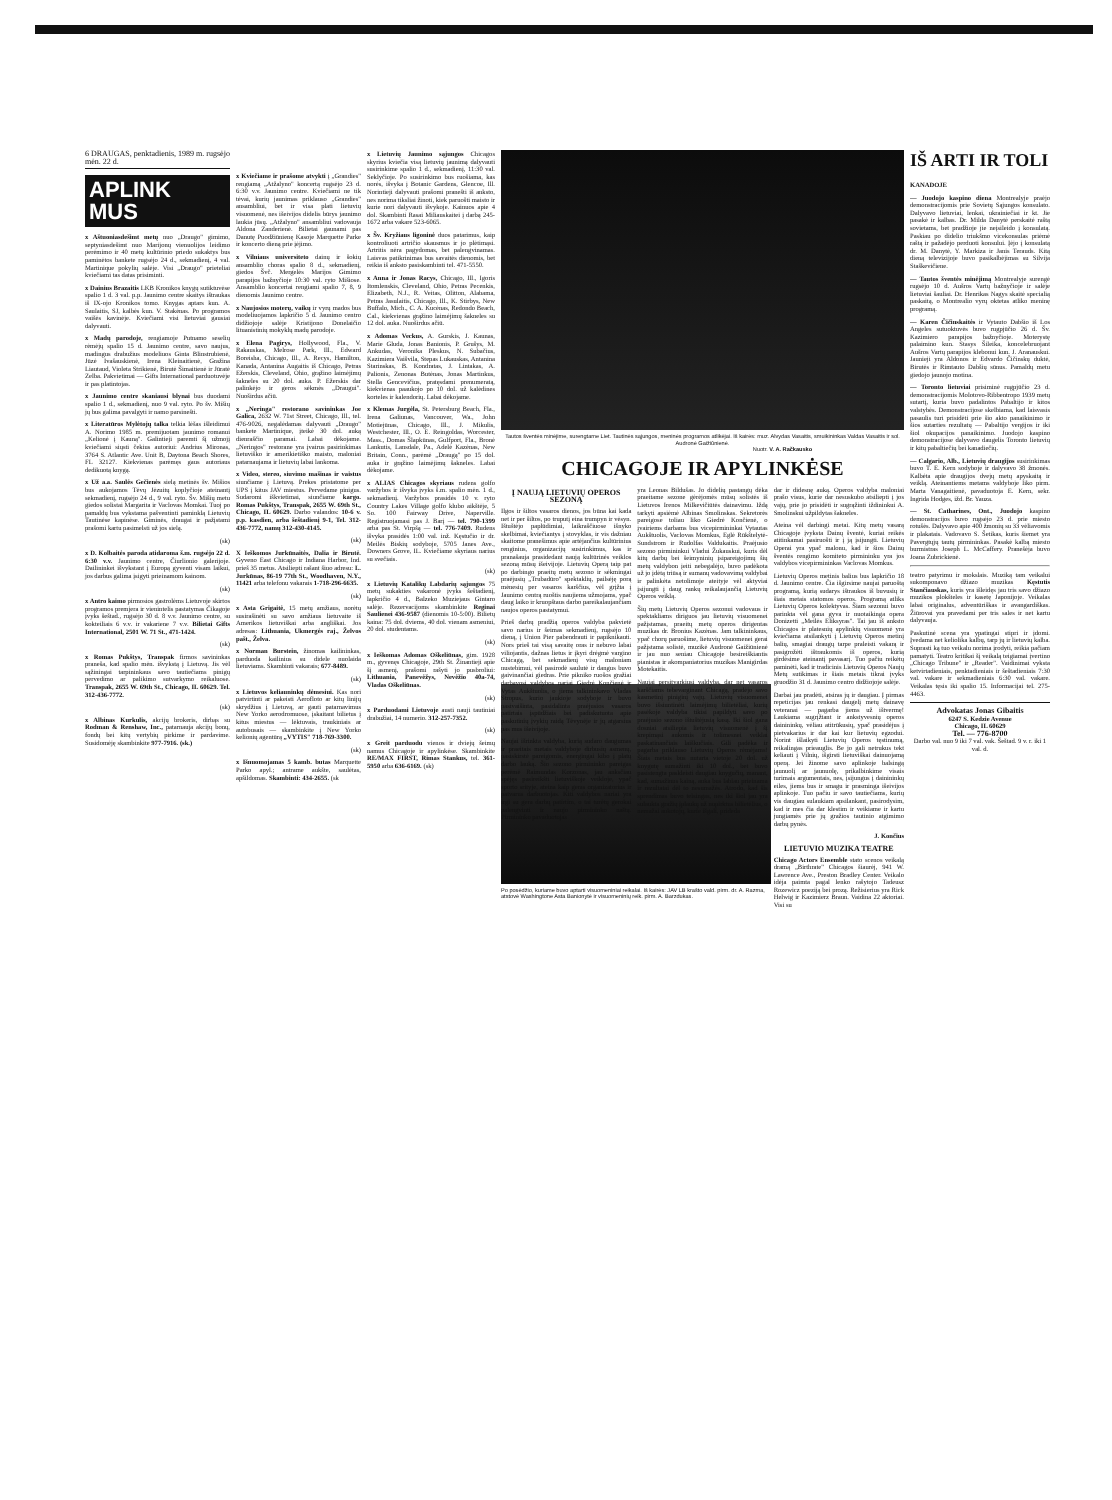6 DRAUGAS, penktadienis, 1989 m. rugsėjo mėn. 22 d.
APLINK
MUS
x Aštuoniasdešimt metų nuo „Draugo" gimimo, septyniasdešimt nuo Marijonų vienuolijos leidimo perėmimo ir 40 metų kultūrinio priedo sukaktys bus paminėtos bankete rugsėjo 24 d., sekmadienį, 4 val. Martinique pokylių salėje. Visi „Draugo" prieteliai kviečiami tas datas prisiminti.
x Dainius Brazaitis LKB Kronikos knygų sutiktuvėse spalio 1 d. 3 val. p.p. Jaunimo centre skaitys ištraukas iš IX-ojo Kronikos tomo. Knygas aptars kun. A. Saulaitis, SJ, kalbės kun. V. Stakėnas. Po programos vaišės kavinėje. Kviečiami visi lietuviai gausiai dalyvauti.
x Madų parodoje, rengiamoje Putnamo seselių rėmėjų spalio 15 d. Jaunimo centre, savo naujus, madingus drabužius modeliuos Ginta Blinstrubienė, Jūzė Ivašauskienė, Irena Kleinaitienė, Gražina Liautaud, Violeta Strikienė, Birutė Šimaitienė ir Jūratė Zelba. Pakvietimai — Gifts International parduotuvėje ir pas platintojas.
x Jaunimo centre skaniausi blynai bus duodami spalio 1 d., sekmadienį, nuo 9 val. ryto. Po šv. Mišių jų bus galima pavalgyti ir namo parsinešti.
x Literatūros Mylėtojų talka telkia lėšas išleidimui A. Norimo 1985 m. premijuotam jaunimo romanui „Kelionė į Kauną". Galintieji paremti šį užmojį kviečiami siųsti čekius autoriui: Andrius Mironas, 3764 S. Atlantic Ave. Unit B, Daytona Beach Shores, FL 32127. Kiekvienas parėmęs gaus autoriaus dedikuotą knygą.
x Už a.a. Saulės Gečienės sielą metinės šv. Mišios bus aukojamos Tėvų Jėzuitų koplyčioje ateinantį sekmadienį, rugsėjo 24 d., 9 val. ryto. Šv. Mišių metu giedos solistai Margarita ir Vaclovas Momkai. Tuoj po pamaldų bus vykstama pašventinti paminklą Lietuvių Tautinėse kapinėse. Giminės, draugai ir pažįstami prašomi kartu pasimelsti už jos sielą.
(sk)
x D. Kolbaitės paroda atidaroma š.m. rugsėjo 22 d. 6:30 v.v. Jaunimo centre, Čiurlionio galerijoje. Dailininkei išvykstant į Europą gyventi visam laikui, jos darbus galima įsigyti prieinamom kainom.
(sk)
x Antro kaimo pirmosios gastrolėms Lietuvoje skirtos programos premjera ir vienintelis pastatymas Čikagoje įvyks šeštad., rugsėjo 30 d. 8 v.v. Jaunimo centre, su kokteiliais 6 v.v. ir vakariene 7 v.v. Bilietai Gifts International, 2501 W. 71 St., 471-1424.
(sk)
x Romas Pukštys, Transpak firmos savininkas praneša, kad spalio mėn. išvykstą į Lietuvą. Jis vėl sąžiningai tarpininkaus savo tautiečiams pinigų pervedimo ar palikimo sutvarkymo reikaluose. Transpak, 2655 W. 69th St., Chicago, IL 60629. Tel. 312-436-7772.
(sk)
x Albinas Kurkulis, akcijų brokeris, dirbąs su Rodman & Renshaw, Inc., patarnauja akcijų bonų, fondų bei kitų vertybių pirkime ir pardavime. Susidomėję skambinkite 977-7916. (sk.)
x Kviečiame ir prašome atvykti į „Grandies" rengiamą „Atžalyno" koncertą rugsėjo 23 d. 6:30 v.v. Jaunimo centre. Kviečiami ne tik tėvai, kurių jaunimas priklauso „Grandies" ansambliui, bet ir visa plati lietuvių visuomenė, nes išeivijos didelis būrys jaunimo laukia jūsų. „Atžalyno" ansambliui vadovauja Aldona Zanderienė. Bilietai gaunami pas Danutę Puodžiūnienę Kasoje Marquette Parke ir koncerto dieną prie įėjimo.
x Vilniaus universiteto dainų ir šokių ansamblio choras spalio 8 d., sekmadienį, giedos Švč. Mergelės Marijos Gimimo parapijos bažnyčioje 10:30 val. ryto Mišiose. Ansamblio koncertai rengiami spalio 7, 8, 9 dienomis Jaunimo centre.
x Naujosios moterų, vaikų ir vyrų mados bus modeliuojamos lapkričio 5 d. Jaunimo centro didžiojoje salėje Kristijono Donelaičio lituanistinių mokyklų madų parodoje.
x Elena Pagirys, Hollywood, Fla., V. Rakauskas, Melrose Park, Ill., Edward Boreisha, Chicago, Ill., A. Recys, Hamilton, Kanada, Antanina Augaitis iš Chicago, Petras Ežerskis, Cleveland, Ohio, grąžino laimėjimų šakneles su 20 dol. auka. P. Ežerskis dar palinkėjo ir geros sėkmės „Draugui". Nuoširdus ačiū.
x „Neringa" restorano savininkas Joe Galica, 2632 W. 71st Street, Chicago, Ill., tel. 476-9026, negalėdamas dalyvauti „Draugo" bankete Martinique, įteikė 30 dol. auką dienraščio paramai. Labai dėkojame. „Neringos" restorane yra įvairus pasirinkimas lietuviško ir amerikietiško maisto, maloniai patarnaujama ir lietuvių labai lankoma.
x Video, stereo, siuvimo mašinas ir vaistus siunčiame į Lietuvą. Prekes pristatome per UPS į kitus JAV miestus. Pervedame pinigus. Sudaromi iškvietimai, siunčiame kargo. Romas Pukštys, Transpak, 2655 W. 69th St., Chicago, IL 60629. Darbo valandos: 10-6 v. p.p. kasdien, arba šeštadienį 9-1, Tel. 312-436-7772, namų 312-430-4145.
(sk)
X Ieškomos Jurkūnaitės, Dalia ir Birutė. Gyveno East Chicago ir Indiana Harbor, Ind. prieš 35 metus. Atsiliepti rašant šiuo adresu: L. Jurkūnas, 86-19 77th St., Woodhaven, N.Y., 11421 arba telefonu vakarais 1-718-296-6635.
(sk)
x Asta Grigaitė, 15 metų amžiaus, norėtų susirašinėti su savo amžiaus lietuvaite iš Amerikos lietuviškai arba angliškai. Jos adresas: Lithuania, Ukmergės raj., Želvos pašt., Želva.
x Norman Burstein, žinomas kailininkas, parduoda kailinius su didele nuolaida lietuviams. Skambinti vakarais; 677-8489.
(sk)
x Lietuvos keliauninkų dėmesiui. Kas nori patvirtinti ar pakeisti Aerofloto ar kitų linijų skrydžius į Lietuvą, ar gauti patarnavimus New Yorko aerodromuose, įskaitant bilietus į kitus miestus — lėktuvais, traukiniais ar autobusais — skambinkite į New Yorko kelionių agentūrą „VYTIS" 718-769-3300.
(sk)
x Išnuomojamas 5 kamb. butas Marquette Parko apyl.; antrame aukšte, saulėtas, apšildomas. Skambinti: 434-2655. (sk
x Lietuvių Jaunimo sąjungos Chicagos skyrius kviečia visą lietuvių jaunimą dalyvauti susirinkime spalio 1 d., sekmadienį, 11:30 val. Seklyčioje. Po susirinkimo bus ruošiama, kas norės, išvyka į Botanic Gardens, Glencoe, Ill. Norintieji dalyvauti prašomi pranešti iš anksto, nes norima tiksliai žinoti, kiek paruošti maisto ir kurie nori dalyvauti išvykoje. Kainuos apie 4 dol. Skambinti Rasai Miliauskaitei į darbą 245-1672 arba vakare 523-6065.
x Šv. Kryžiaus ligoninė duos patarimus, kaip kontroliuoti artričio skausmus ir jo plėtimąsi. Artritis nėra pagydomas, bet palengvinamas. Laisvas patikrinimas bus savaitės dienomis, bet reikia iš anksto pasiskambinti tel. 471-5550.
x Anna ir Jonas Racys, Chicago, Ill., Igoris Itomlenskis, Cleveland, Ohio, Petras Pecenkis, Elizabeth, N.J., R. Veitas, Olitton, Alabama, Petras Jasulaitis, Chicago, Ill., K. Stirbys, New Buffalo, Mich., C. A. Kucėnas, Redondo Beach, Cal., kiekvienas grąžino laimėjimų šakneles su 12 dol. auka. Nuoširdus ačiū.
x Adomas Veckus, A. Gurskis, J. Kaunas, Marie Gluda, Jonas Banionis, P. Grušys, M. Ankudas, Veronika Pleskus, N. Subačius, Kazimiera Vaišvila, Stepas Lukauskas, Antanina Starinskas, B. Kondratas, J. Lintakas, A. Palionis, Zenonas Butėnas, Jonas Martinkus, Stella Gencevičius, pratęsdami prenumeratą, kiekvienas paaukojo po 10 dol. už kalėdines korteles ir kalendorių. Labai dėkojame.
x Klemas Jurgėla, St. Petersburg Beach, Fla., Irena Galiunas, Vancouver, Wa., John Motiejūnas, Chicago, Ill., J. Mikulis, Westchester, Ill., O. E. Reingoldas, Worcester, Mass., Domas Šlapkūnas, Gulfport, Fla., Bronė Lankutis, Lansdale, Pa., Adelė Kazėnas, New Britain, Conn., parėmė „Draugą" po 15 dol. auka ir grąžino laimėjimų šakneles. Labai dėkojame.
x ALIAS Chicagos skyriaus rudens golfo varžybos ir išvyka įvyks š.m. spalio mėn. 1 d., sekmadienį. Varžybos prasidės 10 v. ryto Country Lakes Village golfo klubo aikštėje, 5 So. 100 Fairway Drive, Naperville. Registruojamasi pas J. Barį — tel. 790-1399 arba pas St. Virpšą — tel. 776-7409. Rudens išvyka prasidės 1:00 val. inž. Kęstučio ir dr. Meilės Biskių sodyboje, 5705 Janes Ave., Downers Grove, IL. Kviečiame skyriaus narius su svečiais.
(sk)
x Lietuvių Katalikų Labdarių sąjungos 75 metų sukakties vakaronė įvyks šeštadienį, lapkričio 4 d., Balzeko Muziejaus Gintaro salėje. Rezervacijoms skambinkite Reginai Saulienei 436-9587 (dienomis 10-5:00). Bilietų kaina: 75 dol. dviems, 40 dol. vienam asmeniui, 20 dol. studentams.
(sk)
x Ieškomas Adomas Oškeliūnas, gim. 1928 m., gyvenęs Chicagoje, 29th St. Žinantieji apie šį asmenį, prašomi rašyti jo pusbroliui: Lithuania, Panevėžys, Nevėžio 40a-74, Vladas Oškeliūnas.
(sk)
x Parduodami Lietuvoje austi nauji tautiniai drabužiai, 14 numerio. 312-257-7352.
(sk)
x Greit parduodu vienos ir dviejų šeimų namus Chicagoje ir apylinkėse. Skambinkite RE/MAX FIRST, Rimas Stankus, tel. 361-5950 arba 636-6169. (sk)
Tautos šventės minėjime, surengtame Liet. Tautinės sąjungos, meninės programos atlikėjai. Iš kairės: muz. Alvydas Vasaitis, smuikininkas Valdas Vasaitis ir sol. Audronė Gaižiūnienė.
Nuotr. V. A. Račkausko
CHICAGOJE IR APYLINKĖSE
Į NAUJĄ LIETUVIŲ OPEROS SEZONĄ
Ilgos ir šiltos vasaros dienos, jos būna kai kada net ir per šiltos, po truputį eina trumpyn ir vėsyn. Ištuštėjo paplūdimiai, laikraščiuose išnyko skelbimai, kviečiantys į stovyklas, ir vis dažniau skaitome pranešimus apie artėjančius kultūrinius renginius, organizacijų susirinkimus, kas ir pranašauja prasidedant naują kultūrinės veiklos sezoną mūsų išeivijoje. Lietuvių Operą taip pat po darbingo praeitų metų sezono ir sėkmingai praėjusių „Trubadūro" spektaklių, pailsėję porą mėnesių per vasaros karščius, vėl grįžta į Jaunimo centrą ruoštis naujiems užmojams, ypač daug laiko ir kruopštaus darbo pareikalaujančiam naujos operos pastatymui.
Prieš darbų pradžią operos valdyba pakvietė savo narius ir šeimas sekmadienį, rugsėjo 10 dieną, į Union Pier pabendrauti ir papiknikauti. Nors prieš tai visą savaitę oras ir nebuvo labai viliojantis, dažnas lietus ir įkyri drėgmė vargino Chicagą, bet sekmadienį visų maloniam nustebimui, vėl pasirodė saulutė ir dangus buvo gaivinančiai giedras. Prie pikniko ruošos gražiai darbavosi valdybos nariai Giedrė Končienė ir Vytas Aukštuolis, o jiems talkininkavo Vladas Stropus, kurio jaukioje sodyboje ir buvo pasivaišinta, pasidalinta praėjusios vasaros patirtais įspūdžiais bei padiskutuota apie paskutinių įvykių raidą Tėvynėje ir jų atgarsius pas mus išeivijoje.
Naujai išrinkta valdyba, kurią sudaro daugumas ir praeitais metais valdyboje dirbusių asmenų, pasiskirstė pareigomis, energingai kibo į platų darbo lauką. Šio sezono pirmininko pareigas perėmė Raimundas Korzonas, jau anksčiau spėjęs pasireikšti lietuviškoje veikloje, ypač sporto srityje, ateina kaip geras organizatorius ir patvarus darbuotojas. Kiti valdybos nariai yra irgi su gera darbų patirtim, o tai turėtų gerokai palengvinti ir naujo pirmininko naštą. Pirmininko pavaduotojas
yra Leonas Bildušas. Jo didelių pastangų dėka praeitame sezone gėrėjomės mūsų solistės iš Lietuvos Irenos Milkevičiūtės dainavimu. Iždą tarkyti apsiėmė Albinas Smolinskas. Sekretorės pareigose toliau liko Giedrė Končienė, o įvairiems darbams bus vicepirmininkai Vytautas Aukštuolis, Vaclovas Momkus, Eglė Rūkštelytė-Sundstrom ir Rudolfas Valdukaitis. Praėjusio sezono pirmininkui Vladui Žukauskui, kuris dėl kitų darbų bei šeimyninių įsipareigojimų šių metų valdybon įeiti nebegalėjo, buvo padėkota už jo įdėtą triūsą ir sumanų vadovavimą valdybai ir palinkėta netolimoje ateityje vėl aktyviai įsijungti į daug rankų reikalaujančią Lietuvių Operos veiklą.
Šių metų Lietuvių Operos sezonui vadovaus ir spektakliams diriguos jau lietuvių visuomenei pažįstamas, praeitų metų operos dirigentas muzikas dr. Bronius Kazėnas. Jam talkininkaus, ypač chorų paruošime, lietuvių visuomenei gerai pažįstama solistė, muzikė Audronė Gaižiūnienė ir jau nuo seniau Chicagoje besireiškiantis pianistas ir akompaniatorius muzikas Manigirdas Motekaitis.
Naujai persitvarkiusi valdyba, dar net vasaros karščiams tebevarginant Chicagą, pradėjo savo kasmetinį piniginį vajų. Lietuvių visuomenei buvo išsiuntinėti laimėjimų bilietėliai, kurių pasėkoje valdyba tikisi papildyti savo po praėjusio sezono ištuštėjusią kasą. Iki šiol gana dosniai atsiliepia lietuvių visuomenė į šį krepimąsi aukomis ir tolimesnei veiklai paskatinančiais laiškučiais. Gili padėka ir pagarba priklauso Lietuvių Operos rėmėjams! Šiais metais bus nutarta vietoje 20 dol. už knygutę sumažinti iki 10 dol., bet buvo pasistengta paskleisti daugiau knygučių, manant, kad, sumažinus kainą, auka bus labiau prieinama ir rezultatai dėl to nesumažės. Atrodo, kad šis sprendimas buvo teisingas, nes iki šiol jau yra sulaukta gražių įplaukų už nupirktus bilietėlius, o nemažai aukotojų, kurie išgali, prideda
dar ir didesnę auką. Operos valdyba maloniai prašo visus, kurie dar nesuskubo atsiliepti į jos vajų, prie jo prisidėti ir sugrąžinti iždininkui A. Smolinskui užpildytas šakneles.
Ateina vėl darbingi metai. Kitų metų vasarą Chicagoje įvyksta Dainų šventė, kuriai reikės atitinkamai pasiruošti ir į ją įsijungti. Lietuvių Operai yra ypač malonu, kad ir šios Dainų šventės rengimo komiteto pirmininku yra jos valdybos vicepirmininkas Vaclovas Momkus.
Lietuvių Operos metinis balius bus lapkričio 18 d. Jaunimo centre. Čia išgirsime naujai paruoštą programą, kurią sudarys ištraukos iš buvusių ir šiais metais statomos operos. Programą atliks Lietuvių Operos kolektyvas. Šiam sezonui buvo parinkta vėl gana gyva ir nuotaikinga opera Donizetti „Meilės Eliksyras". Tai jau iš anksto Chicagos ir platesnių apylinkių visuomenė yra kviečiama atsilankyti į Lietuvių Operos metinį balių, smagiai draugų tarpe praleisti vakarą ir pasigrožėti ištraukomis iš operos, kurią girdėsime ateinantį pavasarį. Tuo pačiu reikėtų paminėti, kad ir tradicinis Lietuvių Operos Naujų Metų sutikimas ir šiais metais tikrai įvyks gruodžio 31 d. Jaunimo centro didžiojoje salėje.
Darbai jau pradėti, atsiras jų ir daugiau. Į pirmas repeticijas jau renkasi daugelį metų dainavę veteranai — pagarba jiems už ištvermę! Laukiama sugrįžtant ir ankstyvesnių operos dainininkų, vėliau atitrūkusių, ypač prasidėjus į pietvakarius ir dar kai kur lietuvių egzodui. Norint išlaikyti Lietuvių Operos tęstinumą, reikalingas prieauglis. Be jo gali netrukus tekt keliauti į Vilnių, išgirsti lietuviškai dainuojamą operą. Jei žinome savo aplinkoje balsingą jaunuolį ar jaunuolę, prikalbinkime visais turimais argumentais, nes, įsijungus į dainininkų eiles, jiems bus ir smagu ir prasminga išeivijos aplinkoje. Tuo pačiu ir savo tautiečiams, kurių vis daugiau sulaukiam apsilankant, pasirodysim, kad ir mes čia dar klestim ir veikiame ir kartu jungiamės prie jų gražios tautinio atgimimo darbų pynės.
J. Končius
LIETUVIO MUZIKA TEATRE
Chicago Actors Ensemble stato scenos veikalą dramą „Birthrate" Chicagos šiaurėj, 941 W. Lawrence Ave., Preston Bradley Center. Veikalo idėja paimta pagal lenko rašytojo Tadeusz Rozewicz poeziją bei prozą. Režisierius yra Rick Helwig ir Kazimierz Braun. Vaidina 22 aktoriai. Visi su
Po posėdžio, kuriame buvo aptarti visuomeniniai reikalai. Iš kairės: JAV LB krašto vald. pirm. dr. A. Razma, atstovė Washingtone Asta Banionytė ir visuomeninių reik. pirm. A. Barzdukas.
IŠ ARTI IR TOLI
KANADOJE
— Juodojo kaspino diena Montrealyje praėjo demonstracijomis prie Sovietų Sąjungos konsulato. Dalyvavo lietuviai, lenkai, ukrainiečiai ir kt. Jie pasakė ir kalbas. Dr. Milda Danytė perskaitė raštą sovietams, bet pradžioje jie neįsileido į konsulatą. Paskiau po didelio triukšmo vicekonsulas priėmė raštą ir pažadėjo perduoti konsului. Įėjo į konsulatą dr. M. Danytė, Y. Markiza ir Janis Terauds. Kitą dieną televizijoje buvo pasikalbėjimas su Silvija Staškevičiene.
— Tautos šventės minėjimą Montrealyje surengė rugsėjo 10 d. Aušros Vartų bažnyčioje ir salėje lietuviai šauliai. Dr. Henrikas Nagys skaitė specialią paskaitą, o Montrealio vyrų oktetas atliko meninę programą.
— Karen Čičinskaitės ir Vytauto Dabšio iš Los Angeles sutuoktuvės buvo rugpjūčio 26 d. Šv. Kazimiero parapijos bažnyčioje. Moterystę palaimino kun. Stasys Šileika, koncelebruojant Aušros Vartų parapijos klebonui kun. J. Aranauskui. Jaunieji yra Aldonos ir Edvardo Čičinskų duktė, Birutės ir Rimtauto Dabšių sūnus. Pamaldų metu giedojo jaunojo motina.
— Toronto lietuviai prisiminė rugpjūčio 23 d. demonstracijomis Molotovo-Ribbentropo 1939 metų sutartį, kuria buvo padalintos Pabaltijo ir kitos valstybės. Demonstracijose skelbiama, kad laisvasis pasaulis turi prisidėti prie šio akto panaikinimo ir šios sutarties rezultatų — Pabaltijo vergijos ir iki šiol okupacijos panaikinimo. Juodojo kaspino demonstracijose dalyvavo daugelis Toronto lietuvių ir kitų pabaltiečių bei kanadiečių.
— Calgario, Alb., Lietuvių draugijos susirinkimas buvo T. E. Kern sodyboje ir dalyvavo 38 žmonės. Kalbėta apie draugijos dvejų metų apyskaitą ir veiklą. Ateinantiems metams valdyboje liko pirm. Marta Vanagaitienė, pavaduotoja E. Kern, sekr. Ingrida Hodges, ižd. Br. Yauza.
— St. Catharines, Ont., Juodojo kaspino demonstracijos buvo rugsėjo 23 d. prie miesto rotušės. Dalyvavo apie 400 žmonių su 33 vėliavomis ir plakatais. Vadovavo S. Šetikas, kuris šiemet yra Pavergtųjų tautų pirmininkas. Pasakė kalbą miesto burmistras Joseph L. McCaffery. Pranešėja buvo Joana Zubrickienė.
teatro patyrimu ir mokslais. Muziką tam veikalui sukomponavo džiazo muzikas Kęstutis Stančiauskas, kuris yra išleidęs jau tris savo džiazo muzikos plokšteles ir kasetę Japonijoje. Veikalas labai originalus, adventūriškas ir avangardiškas. Žiūrovai yra pravedami per tris sales ir net kartu dalyvauja.
Paskutinė scena yra ypatingai stipri ir įdomi. Įvedama net keliolika kalbų, tarp jų ir lietuvių kalba. Suprasti ką tuo veikalu norima įrodyti, reikia pačiam pamatyti. Teatro kritikai šį veikalą teigiamai įvertino „Chicago Tribune" ir „Reader". Vaidinimai vyksta ketvirtadieniais, penktadieniais ir šeštadieniais 7:30 val. vakare ir sekmadieniais 6:30 val. vakare. Veikalas tęsis iki spalio 15. Informacijai tel. 275-4463.
Advokatas Jonas Gibaitis
6247 S. Kedzie Avenue
Chicago, IL 60629
Tel. — 776-8700
Darbo val. nuo 9 iki 7 val. vak. Šeštad. 9 v. r. iki 1 val. d.